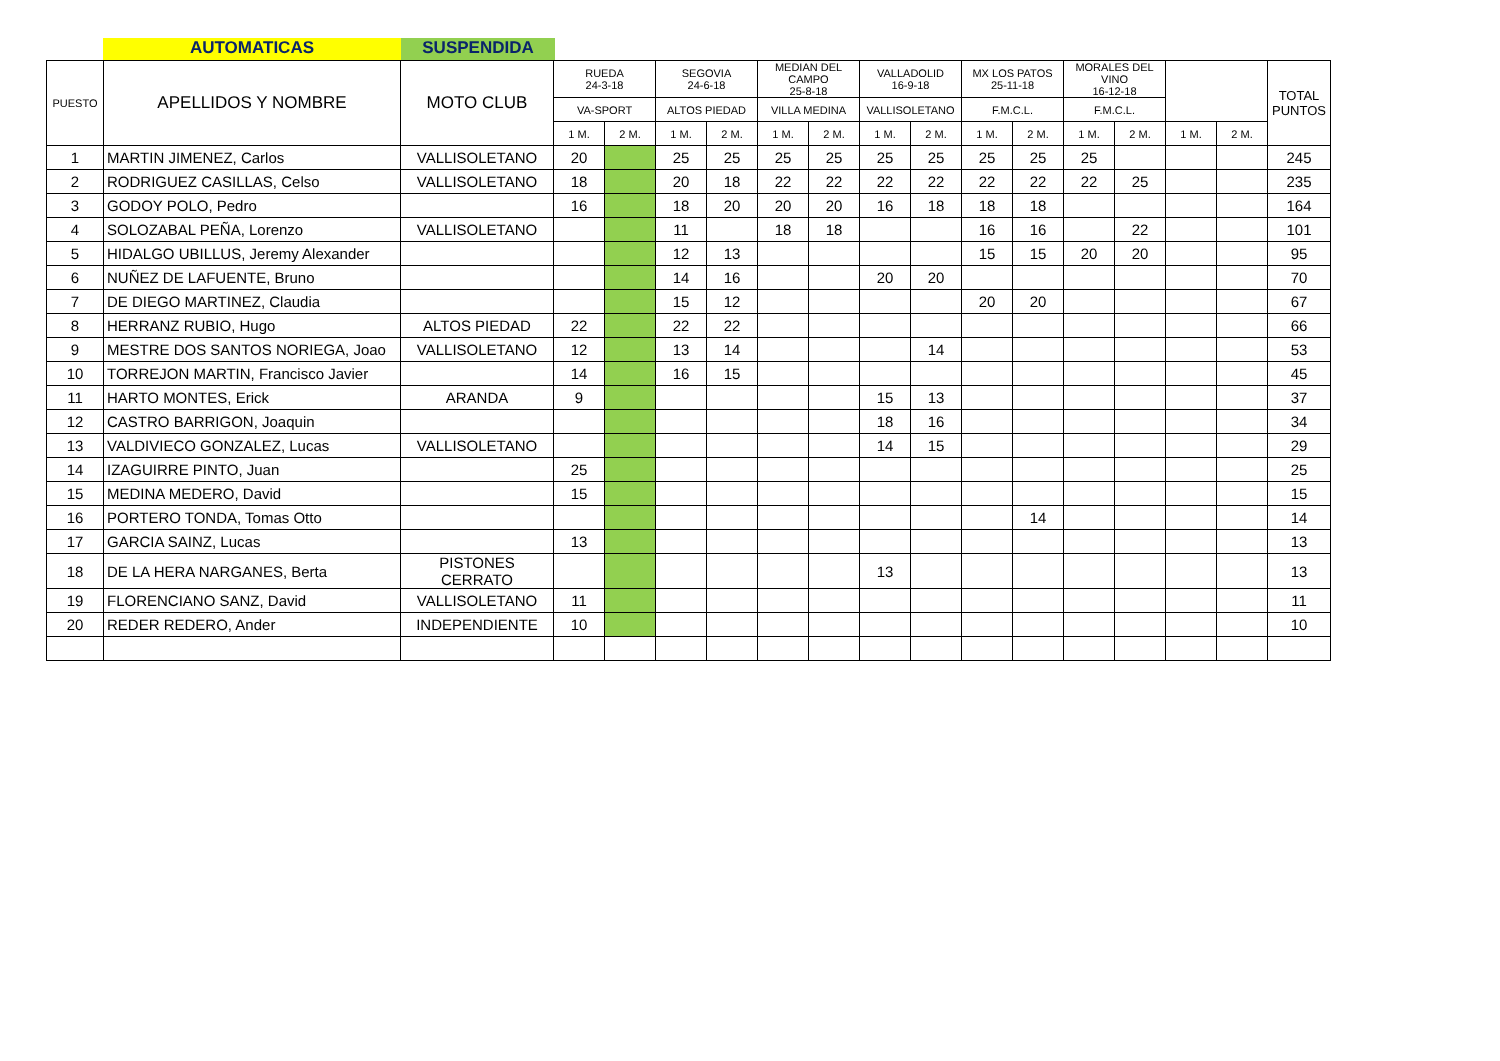AUTOMATICAS SUSPENDIDA
| PUESTO | APELLIDOS Y NOMBRE | MOTO CLUB | RUEDA 24-3-18 | | SEGOVIA 24-6-18 | | MEDIAN DEL CAMPO 25-8-18 | | VALLADOLID 16-9-18 | | MX LOS PATOS 25-11-18 | | MORALES DEL VINO 16-12-18 | | | | TOTAL PUNTOS |
| --- | --- | --- | --- | --- | --- | --- | --- | --- | --- | --- | --- | --- | --- | --- | --- | --- | --- |
| | | | VA-SPORT | | ALTOS PIEDAD | | VILLA MEDINA | | VALLISOLETANO | | F.M.C.L. | | F.M.C.L. | | | | |
| | | | 1 M. | 2 M. | 1 M. | 2 M. | 1 M. | 2 M. | 1 M. | 2 M. | 1 M. | 2 M. | 1 M. | 2 M. | 1 M. | 2 M. | |
| 1 | MARTIN JIMENEZ, Carlos | VALLISOLETANO | 20 | | 25 | 25 | 25 | 25 | 25 | 25 | 25 | 25 | 25 | | | | 245 |
| 2 | RODRIGUEZ CASILLAS, Celso | VALLISOLETANO | 18 | | 20 | 18 | 22 | 22 | 22 | 22 | 22 | 22 | 22 | 25 | | | 235 |
| 3 | GODOY POLO, Pedro | | 16 | | 18 | 20 | 20 | 20 | 16 | 18 | 18 | 18 | | | | | 164 |
| 4 | SOLOZABAL PEÑA, Lorenzo | VALLISOLETANO | | | 11 | | 18 | 18 | | | 16 | 16 | | 22 | | | 101 |
| 5 | HIDALGO UBILLUS, Jeremy Alexander | | | | 12 | 13 | | | | | 15 | 15 | 20 | 20 | | | 95 |
| 6 | NUÑEZ DE LAFUENTE, Bruno | | | | 14 | 16 | | | 20 | 20 | | | | | | | 70 |
| 7 | DE DIEGO MARTINEZ, Claudia | | | | 15 | 12 | | | | | 20 | 20 | | | | | 67 |
| 8 | HERRANZ RUBIO, Hugo | ALTOS PIEDAD | 22 | | 22 | 22 | | | | | | | | | | | 66 |
| 9 | MESTRE DOS SANTOS NORIEGA, Joao | VALLISOLETANO | 12 | | 13 | 14 | | | | 14 | | | | | | | 53 |
| 10 | TORREJON MARTIN, Francisco Javier | | 14 | | 16 | 15 | | | | | | | | | | | 45 |
| 11 | HARTO MONTES, Erick | ARANDA | 9 | | | | | | 15 | 13 | | | | | | | 37 |
| 12 | CASTRO BARRIGON, Joaquin | | | | | | | | 18 | 16 | | | | | | | 34 |
| 13 | VALDIVIECO GONZALEZ, Lucas | VALLISOLETANO | | | | | | | 14 | 15 | | | | | | | 29 |
| 14 | IZAGUIRRE PINTO, Juan | | 25 | | | | | | | | | | | | | | 25 |
| 15 | MEDINA MEDERO, David | | 15 | | | | | | | | | | | | | | 15 |
| 16 | PORTERO TONDA, Tomas Otto | | | | | | | | | | | 14 | | | | | 14 |
| 17 | GARCIA SAINZ, Lucas | | 13 | | | | | | | | | | | | | | 13 |
| 18 | DE LA HERA NARGANES, Berta | PISTONES CERRATO | | | | | | | 13 | | | | | | | | 13 |
| 19 | FLORENCIANO SANZ, David | VALLISOLETANO | 11 | | | | | | | | | | | | | | 11 |
| 20 | REDER REDERO, Ander | INDEPENDIENTE | 10 | | | | | | | | | | | | | | 10 |